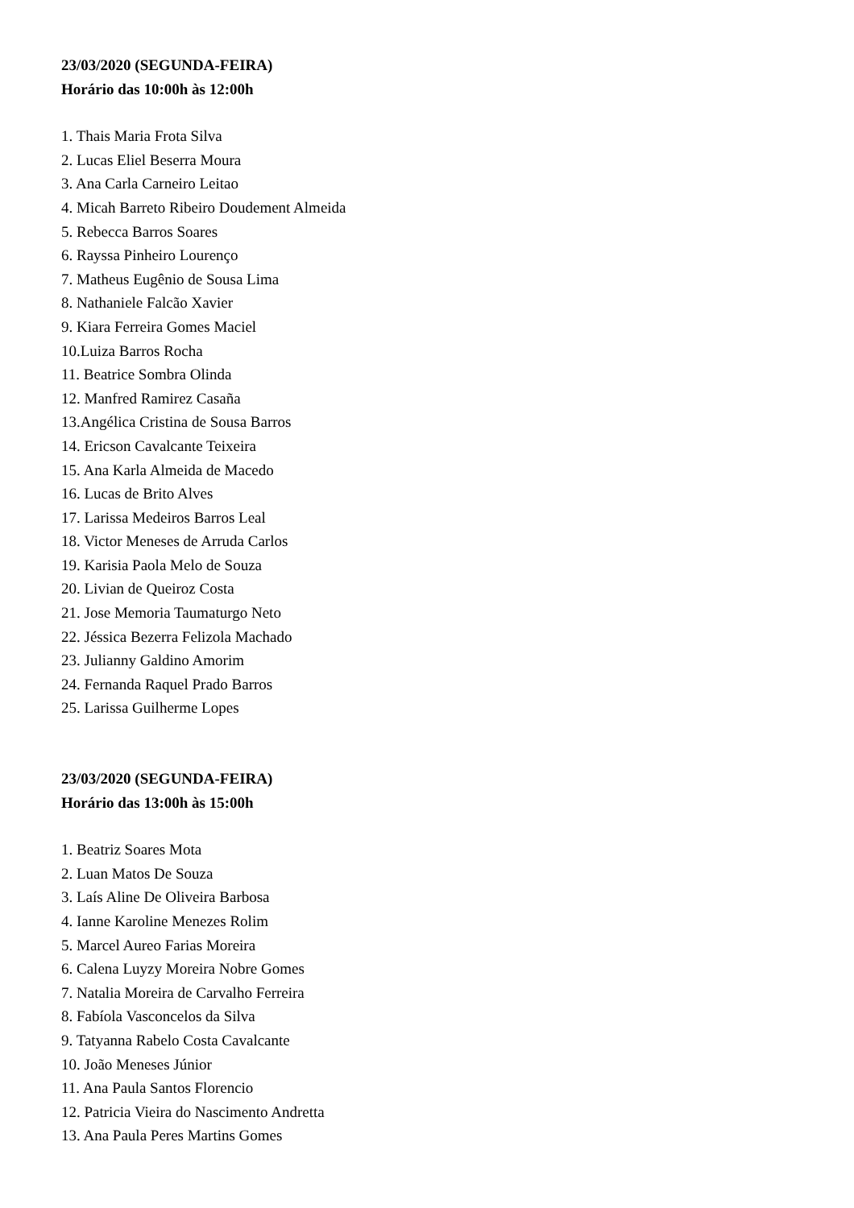23/03/2020 (SEGUNDA-FEIRA)
Horário das 10:00h às 12:00h
1. Thais Maria Frota Silva
2. Lucas Eliel Beserra Moura
3. Ana Carla Carneiro Leitao
4. Micah Barreto Ribeiro Doudement Almeida
5. Rebecca Barros Soares
6. Rayssa Pinheiro Lourenço
7. Matheus Eugênio de Sousa Lima
8. Nathaniele Falcão Xavier
9. Kiara Ferreira Gomes Maciel
10.Luiza Barros Rocha
11. Beatrice Sombra Olinda
12. Manfred Ramirez Casaña
13.Angélica Cristina de Sousa Barros
14. Ericson Cavalcante Teixeira
15. Ana Karla Almeida de Macedo
16. Lucas de Brito Alves
17. Larissa Medeiros Barros Leal
18. Victor Meneses de Arruda Carlos
19. Karisia Paola Melo de Souza
20. Livian de Queiroz Costa
21. Jose Memoria Taumaturgo Neto
22. Jéssica Bezerra Felizola Machado
23. Julianny Galdino Amorim
24. Fernanda Raquel Prado Barros
25. Larissa Guilherme Lopes
23/03/2020 (SEGUNDA-FEIRA)
Horário das 13:00h às 15:00h
1. Beatriz Soares Mota
2. Luan Matos De Souza
3. Laís Aline De Oliveira Barbosa
4. Ianne Karoline Menezes Rolim
5. Marcel Aureo Farias Moreira
6. Calena Luyzy Moreira Nobre Gomes
7. Natalia Moreira de Carvalho Ferreira
8. Fabíola Vasconcelos da Silva
9. Tatyanna Rabelo Costa Cavalcante
10. João Meneses Júnior
11. Ana Paula Santos Florencio
12. Patricia Vieira do Nascimento Andretta
13. Ana Paula Peres Martins Gomes